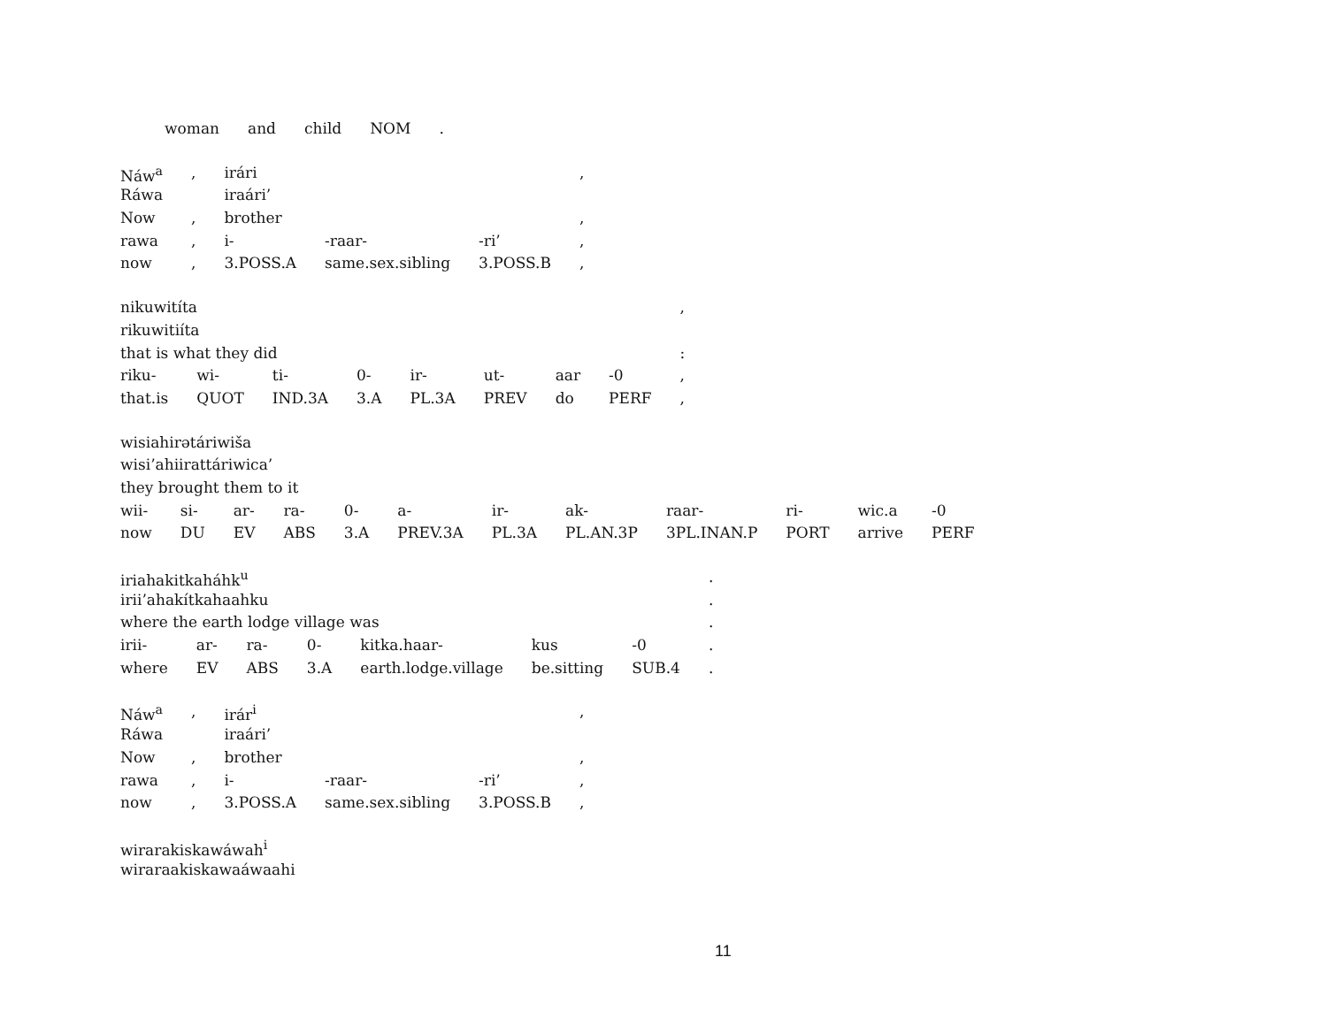| woman | and | child | NOM | . |
| Náw<sup>a</sup> | , | irári | | | , |
| Ráwa | | iraári’ | | | |
| Now | , | brother | | | , |
| rawa | , | i- | -raar- | -ri’ | , |
| now | , | 3.POSS.A | same.sex.sibling | 3.POSS.B | , |
| nikuwitíta | | | | | | | | , |
| rikuwitiíta | | | | | | | | |
| that is what they did | | | | | | | | : |
| riku- | wi- | ti- | 0- | ir- | ut- | aar | -0 | , |
| that.is | QUOT | IND.3A | 3.A | PL.3A | PREV | do | PERF | , |
| wisiahirətáriwiša | | | | | | | | | | | |
| wisi’ahiirattáriwica’ | | | | | | | | | | | |
| they brought them to it | | | | | | | | | | | |
| wii- | si- | ar- | ra- | 0- | a- | ir- | ak- | raar- | ri- | wic.a | -0 |
| now | DU | EV | ABS | 3.A | PREV.3A | PL.3A | PL.AN.3P | 3PL.INAN.P | PORT | arrive | PERF |
| iriahakitkaháhk<sup>u</sup> | | | | | | | . |
| irii’ahakítkahaahku | | | | | | | . |
| where the earth lodge village was | | | | | | | . |
| irii- | ar- | ra- | 0- | kitka.haar- | kus | -0 | . |
| where | EV | ABS | 3.A | earth.lodge.village | be.sitting | SUB.4 | . |
| Náw<sup>a</sup> | , | irár<sup>i</sup> | | | , |
| Ráwa | | iraári’ | | | |
| Now | , | brother | | | , |
| rawa | , | i- | -raar- | -ri’ | , |
| now | , | 3.POSS.A | same.sex.sibling | 3.POSS.B | , |
| wirarakiskawáwah<sup>i</sup> |
| wiraraakiskawaáwaahi |
11